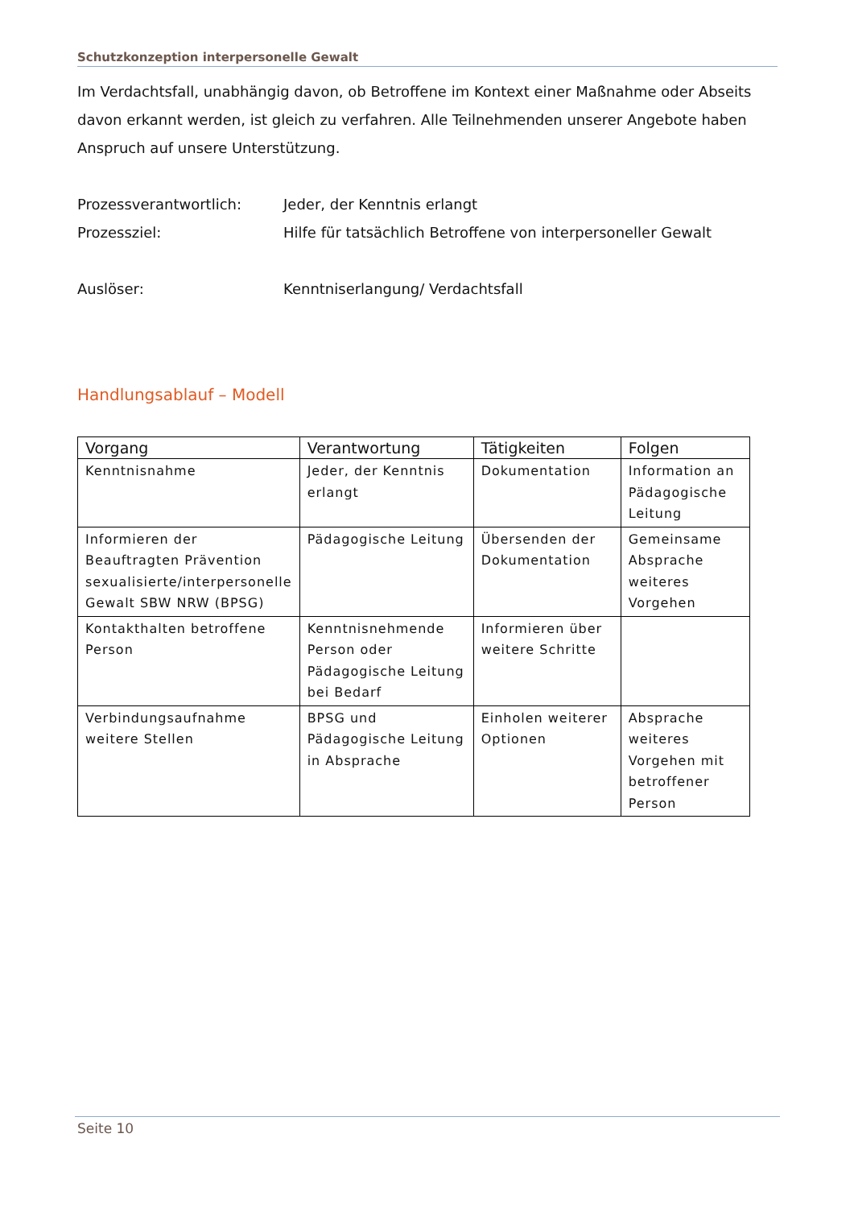Schutzkonzeption interpersonelle Gewalt
Im Verdachtsfall, unabhängig davon, ob Betroffene im Kontext einer Maßnahme oder Abseits davon erkannt werden, ist gleich zu verfahren. Alle Teilnehmenden unserer Angebote haben Anspruch auf unsere Unterstützung.
Prozessverantwortlich: Jeder, der Kenntnis erlangt
Prozessziel: Hilfe für tatsächlich Betroffene von interpersoneller Gewalt
Auslöser: Kenntniserlangung/ Verdachtsfall
Handlungsablauf – Modell
| Vorgang | Verantwortung | Tätigkeiten | Folgen |
| --- | --- | --- | --- |
| Kenntnisnahme | Jeder, der Kenntnis erlangt | Dokumentation | Information an Pädagogische Leitung |
| Informieren der Beauftragten Prävention sexualisierte/interpersonelle Gewalt SBW NRW (BPSG) | Pädagogische Leitung | Übersenden der Dokumentation | Gemeinsame Absprache weiteres Vorgehen |
| Kontakthalten betroffene Person | Kenntnisnehmende Person oder Pädagogische Leitung bei Bedarf | Informieren über weitere Schritte | |
| Verbindungsaufnahme weitere Stellen | BPSG und Pädagogische Leitung in Absprache | Einholen weiterer Optionen | Absprache weiteres Vorgehen mit betroffener Person |
Seite 10